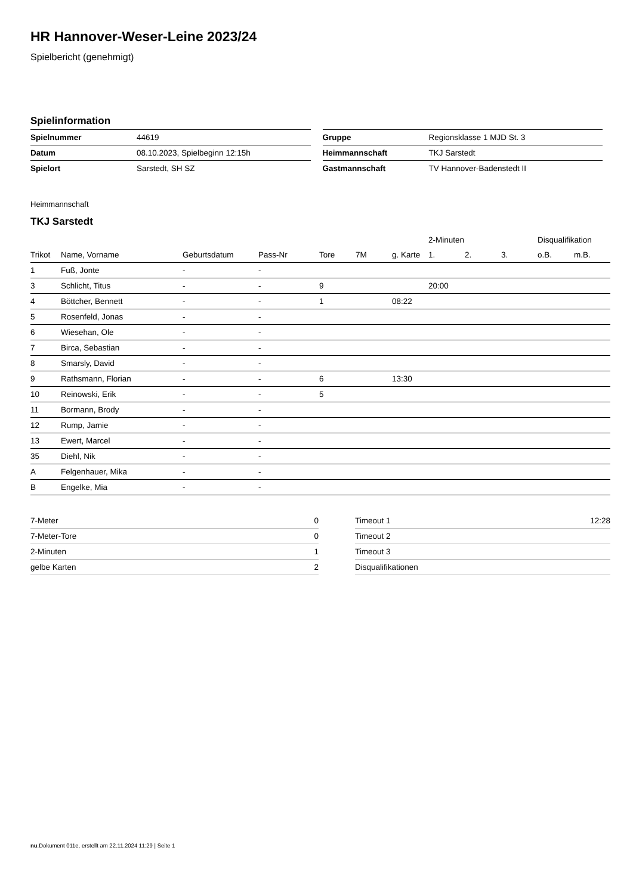HR Hannover-Weser-Leine 2023/24
Spielbericht (genehmigt)
Spielinformation
| Spielnummer | 44619 |
| Datum | 08.10.2023, Spielbeginn 12:15h |
| Spielort | Sarstedt, SH SZ |
| Gruppe | Regionsklasse 1 MJD St. 3 |
| Heimmannschaft | TKJ Sarstedt |
| Gastmannschaft | TV Hannover-Badenstedt II |
Heimmannschaft
TKJ Sarstedt
| | | | | | | | 2-Minuten | | | Disqualifikation | |
| --- | --- | --- | --- | --- | --- | --- | --- | --- | --- | --- | --- |
| Trikot | Name, Vorname | Geburtsdatum | Pass-Nr | Tore | 7M | g. Karte | 1. | 2. | 3. | o.B. | m.B. |
| 1 | Fuß, Jonte | - | - | | | | | | | | |
| 3 | Schlicht, Titus | - | - | 9 | | | 20:00 | | | | |
| 4 | Böttcher, Bennett | - | - | 1 | | 08:22 | | | | | |
| 5 | Rosenfeld, Jonas | - | - | | | | | | | | |
| 6 | Wiesehan, Ole | - | - | | | | | | | | |
| 7 | Birca, Sebastian | - | - | | | | | | | | |
| 8 | Smarsly, David | - | - | | | | | | | | |
| 9 | Rathsmann, Florian | - | - | 6 | | 13:30 | | | | | |
| 10 | Reinowski, Erik | - | - | 5 | | | | | | | |
| 11 | Bormann, Brody | - | - | | | | | | | | |
| 12 | Rump, Jamie | - | - | | | | | | | | |
| 13 | Ewert, Marcel | - | - | | | | | | | | |
| 35 | Diehl, Nik | - | - | | | | | | | | |
| A | Felgenhauer, Mika | - | - | | | | | | | | |
| B | Engelke, Mia | - | - | | | | | | | | |
| 7-Meter | 0 |
| 7-Meter-Tore | 0 |
| 2-Minuten | 1 |
| gelbe Karten | 2 |
| Timeout 1 | 12:28 |
| Timeout 2 | |
| Timeout 3 | |
| Disqualifikationen | |
nu.Dokument 011e, erstellt am 22.11.2024 11:29 | Seite 1